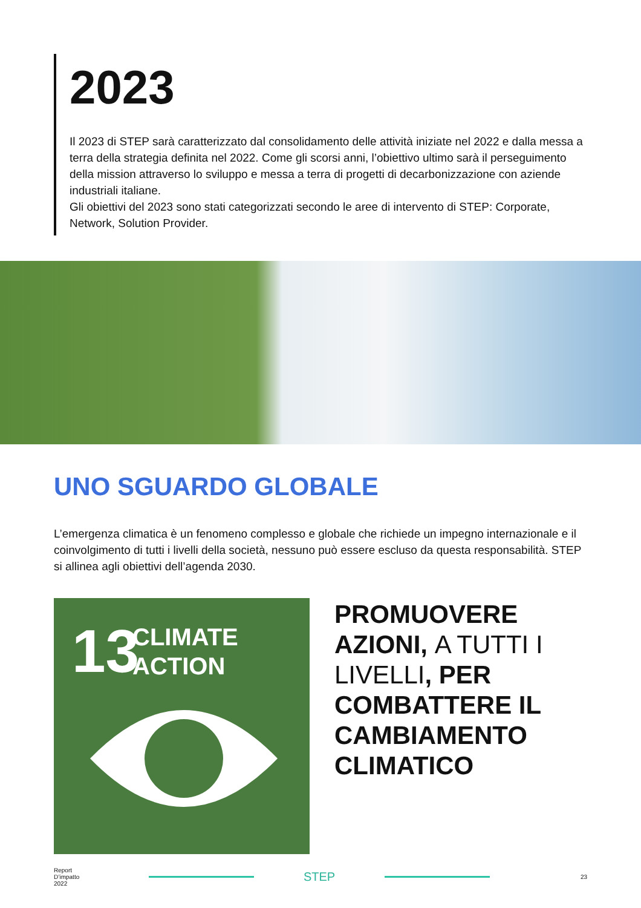2023
Il 2023 di STEP sarà caratterizzato dal consolidamento delle attività iniziate nel 2022 e dalla messa a terra della strategia definita nel 2022. Come gli scorsi anni, l’obiettivo ultimo sarà il perseguimento della mission attraverso lo sviluppo e messa a terra di progetti di decarbonizzazione con aziende industriali italiane.
Gli obiettivi del 2023 sono stati categorizzati secondo le aree di intervento di STEP: Corporate, Network, Solution Provider.
UNO SGUARDO GLOBALE
L’emergenza climatica è un fenomeno complesso e globale che richiede un impegno internazionale e il coinvolgimento di tutti i livelli della società, nessuno può essere escluso da questa responsabilità. STEP si allinea agli obiettivi dell’agenda 2030.
13
CLIMATE
ACTION
PROMUOVERE AZIONI, A TUTTI I LIVELLI, PER COMBATTERE IL CAMBIAMENTO CLIMATICO
Report
D’impatto
2022
STEP
23